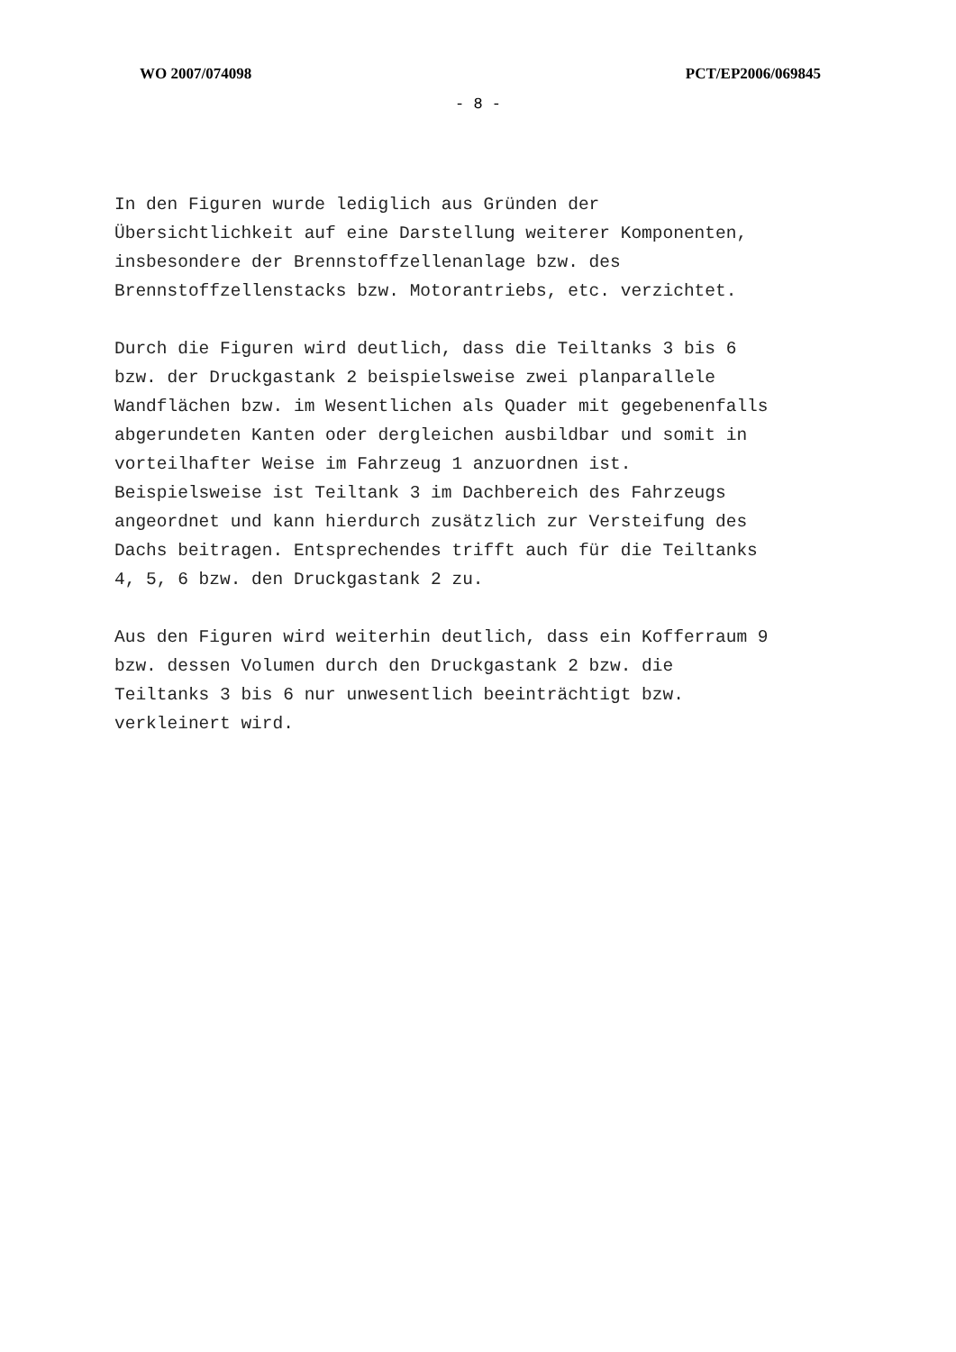WO 2007/074098 PCT/EP2006/069845
- 8 -
In den Figuren wurde lediglich aus Gründen der
Übersichtlichkeit auf eine Darstellung weiterer Komponenten,
insbesondere der Brennstoffzellenanlage bzw. des
Brennstoffzellenstacks bzw. Motorantriebs, etc. verzichtet.
Durch die Figuren wird deutlich, dass die Teiltanks 3 bis 6
bzw. der Druckgastank 2 beispielsweise zwei planparallele
Wandflächen bzw. im Wesentlichen als Quader mit gegebenenfalls
abgerundeten Kanten oder dergleichen ausbildbar und somit in
vorteilhafter Weise im Fahrzeug 1 anzuordnen ist.
Beispielsweise ist Teiltank 3 im Dachbereich des Fahrzeugs
angeordnet und kann hierdurch zusätzlich zur Versteifung des
Dachs beitragen. Entsprechendes trifft auch für die Teiltanks
4, 5, 6 bzw. den Druckgastank 2 zu.
Aus den Figuren wird weiterhin deutlich, dass ein Kofferraum 9
bzw. dessen Volumen durch den Druckgastank 2 bzw. die
Teiltanks 3 bis 6 nur unwesentlich beeinträchtigt bzw.
verkleinert wird.